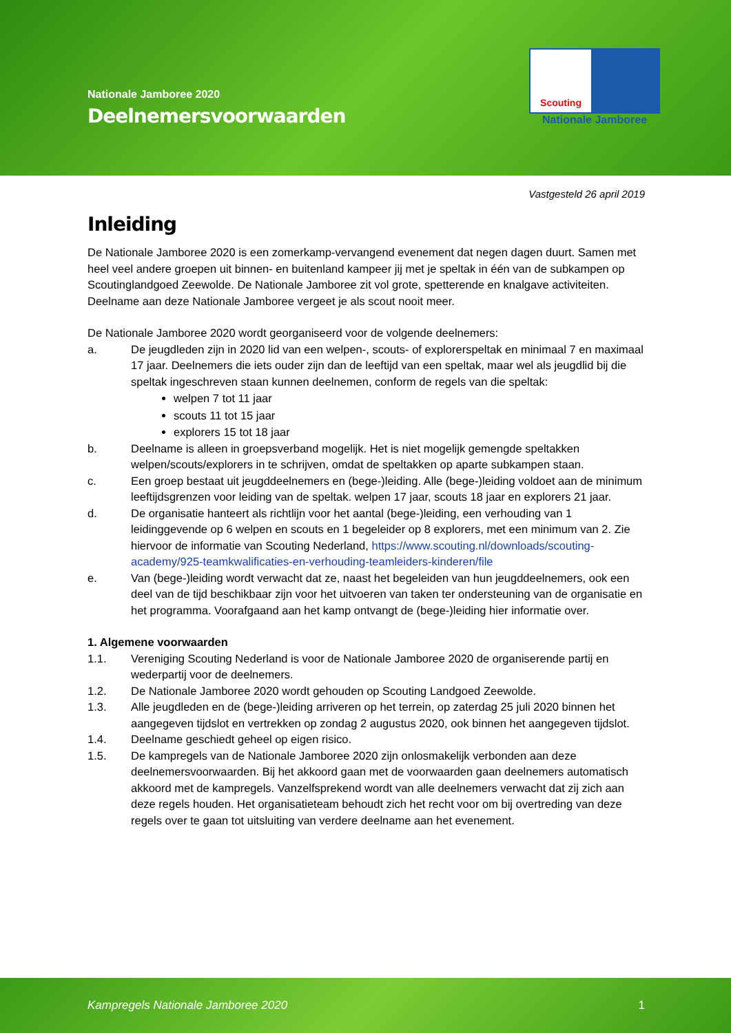Nationale Jamboree 2020
Deelnemersvoorwaarden
Scouting
Nationale Jamboree
Vastgesteld 26 april 2019
Inleiding
De Nationale Jamboree 2020 is een zomerkamp-vervangend evenement dat negen dagen duurt. Samen met heel veel andere groepen uit binnen- en buitenland kampeer jij met je speltak in één van de subkampen op Scoutinglandgoed Zeewolde. De Nationale Jamboree zit vol grote, spetterende en knalgave activiteiten. Deelname aan deze Nationale Jamboree vergeet je als scout nooit meer.
De Nationale Jamboree 2020 wordt georganiseerd voor de volgende deelnemers:
a. De jeugdleden zijn in 2020 lid van een welpen-, scouts- of explorerspeltak en minimaal 7 en maximaal 17 jaar. Deelnemers die iets ouder zijn dan de leeftijd van een speltak, maar wel als jeugdlid bij die speltak ingeschreven staan kunnen deelnemen, conform de regels van die speltak:
welpen 7 tot 11 jaar
scouts 11 tot 15 jaar
explorers 15 tot 18 jaar
b. Deelname is alleen in groepsverband mogelijk. Het is niet mogelijk gemengde speltakken welpen/scouts/explorers in te schrijven, omdat de speltakken op aparte subkampen staan.
c. Een groep bestaat uit jeugddeelnemers en (bege-)leiding. Alle (bege-)leiding voldoet aan de minimum leeftijdsgrenzen voor leiding van de speltak. welpen 17 jaar, scouts 18 jaar en explorers 21 jaar.
d. De organisatie hanteert als richtlijn voor het aantal (bege-)leiding, een verhouding van 1 leidinggevende op 6 welpen en scouts en 1 begeleider op 8 explorers, met een minimum van 2. Zie hiervoor de informatie van Scouting Nederland, https://www.scouting.nl/downloads/scouting-academy/925-teamkwalificaties-en-verhouding-teamleiders-kinderen/file
e. Van (bege-)leiding wordt verwacht dat ze, naast het begeleiden van hun jeugddeelnemers, ook een deel van de tijd beschikbaar zijn voor het uitvoeren van taken ter ondersteuning van de organisatie en het programma. Voorafgaand aan het kamp ontvangt de (bege-)leiding hier informatie over.
1. Algemene voorwaarden
1.1. Vereniging Scouting Nederland is voor de Nationale Jamboree 2020 de organiserende partij en wederpartij voor de deelnemers.
1.2. De Nationale Jamboree 2020 wordt gehouden op Scouting Landgoed Zeewolde.
1.3. Alle jeugdleden en de (bege-)leiding arriveren op het terrein, op zaterdag 25 juli 2020 binnen het aangegeven tijdslot en vertrekken op zondag 2 augustus 2020, ook binnen het aangegeven tijdslot.
1.4. Deelname geschiedt geheel op eigen risico.
1.5. De kampregels van de Nationale Jamboree 2020 zijn onlosmakelijk verbonden aan deze deelnemersvoorwaarden. Bij het akkoord gaan met de voorwaarden gaan deelnemers automatisch akkoord met de kampregels. Vanzelfsprekend wordt van alle deelnemers verwacht dat zij zich aan deze regels houden. Het organisatieteam behoudt zich het recht voor om bij overtreding van deze regels over te gaan tot uitsluiting van verdere deelname aan het evenement.
Kampregels Nationale Jamboree 2020 1